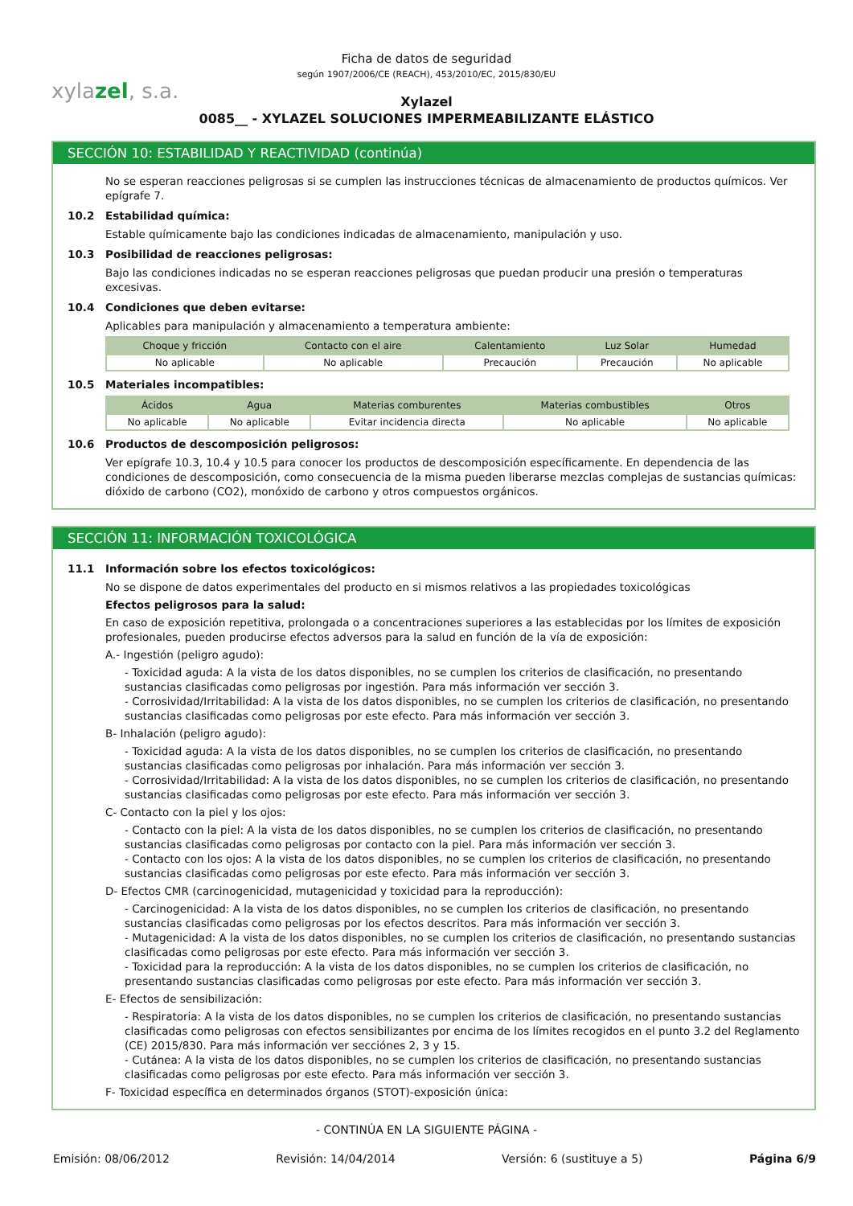Ficha de datos de seguridad
según 1907/2006/CE (REACH), 453/2010/EC, 2015/830/EU
xylazel, s.a.
Xylazel
0085__ - XYLAZEL SOLUCIONES IMPERMEABILIZANTE ELÁSTICO
SECCIÓN 10: ESTABILIDAD Y REACTIVIDAD (continúa)
No se esperan reacciones peligrosas si se cumplen las instrucciones técnicas de almacenamiento de productos químicos. Ver epígrafe 7.
10.2 Estabilidad química:
Estable químicamente bajo las condiciones indicadas de almacenamiento, manipulación y uso.
10.3 Posibilidad de reacciones peligrosas:
Bajo las condiciones indicadas no se esperan reacciones peligrosas que puedan producir una presión o temperaturas excesivas.
10.4 Condiciones que deben evitarse:
Aplicables para manipulación y almacenamiento a temperatura ambiente:
| Choque y fricción | Contacto con el aire | Calentamiento | Luz Solar | Humedad |
| --- | --- | --- | --- | --- |
| No aplicable | No aplicable | Precaución | Precaución | No aplicable |
10.5 Materiales incompatibles:
| Ácidos | Agua | Materias comburentes | Materias combustibles | Otros |
| --- | --- | --- | --- | --- |
| No aplicable | No aplicable | Evitar incidencia directa | No aplicable | No aplicable |
10.6 Productos de descomposición peligrosos:
Ver epígrafe 10.3, 10.4 y 10.5 para conocer los productos de descomposición específicamente. En dependencia de las condiciones de descomposición, como consecuencia de la misma pueden liberarse mezclas complejas de sustancias químicas: dióxido de carbono (CO2), monóxido de carbono y otros compuestos orgánicos.
SECCIÓN 11: INFORMACIÓN TOXICOLÓGICA
11.1 Información sobre los efectos toxicológicos:
No se dispone de datos experimentales del producto en si mismos relativos a las propiedades toxicológicas
Efectos peligrosos para la salud:
En caso de exposición repetitiva, prolongada o a concentraciones superiores a las establecidas por los límites de exposición profesionales, pueden producirse efectos adversos para la salud en función de la vía de exposición:
A.- Ingestión (peligro agudo):
- Toxicidad aguda: A la vista de los datos disponibles, no se cumplen los criterios de clasificación, no presentando sustancias clasificadas como peligrosas por ingestión. Para más información ver sección 3.
- Corrosividad/Irritabilidad: A la vista de los datos disponibles, no se cumplen los criterios de clasificación, no presentando sustancias clasificadas como peligrosas por este efecto. Para más información ver sección 3.
B- Inhalación (peligro agudo):
- Toxicidad aguda: A la vista de los datos disponibles, no se cumplen los criterios de clasificación, no presentando sustancias clasificadas como peligrosas por inhalación. Para más información ver sección 3.
- Corrosividad/Irritabilidad: A la vista de los datos disponibles, no se cumplen los criterios de clasificación, no presentando sustancias clasificadas como peligrosas por este efecto. Para más información ver sección 3.
C- Contacto con la piel y los ojos:
- Contacto con la piel: A la vista de los datos disponibles, no se cumplen los criterios de clasificación, no presentando sustancias clasificadas como peligrosas por contacto con la piel. Para más información ver sección 3.
- Contacto con los ojos: A la vista de los datos disponibles, no se cumplen los criterios de clasificación, no presentando sustancias clasificadas como peligrosas por este efecto. Para más información ver sección 3.
D- Efectos CMR (carcinogenicidad, mutagenicidad y toxicidad para la reproducción):
- Carcinogenicidad: A la vista de los datos disponibles, no se cumplen los criterios de clasificación, no presentando sustancias clasificadas como peligrosas por los efectos descritos. Para más información ver sección 3.
- Mutagenicidad: A la vista de los datos disponibles, no se cumplen los criterios de clasificación, no presentando sustancias clasificadas como peligrosas por este efecto. Para más información ver sección 3.
- Toxicidad para la reproducción: A la vista de los datos disponibles, no se cumplen los criterios de clasificación, no presentando sustancias clasificadas como peligrosas por este efecto. Para más información ver sección 3.
E- Efectos de sensibilización:
- Respiratoria: A la vista de los datos disponibles, no se cumplen los criterios de clasificación, no presentando sustancias clasificadas como peligrosas con efectos sensibilizantes por encima de los límites recogidos en el punto 3.2 del Reglamento (CE) 2015/830. Para más información ver secciónes 2, 3 y 15.
- Cutánea: A la vista de los datos disponibles, no se cumplen los criterios de clasificación, no presentando sustancias clasificadas como peligrosas por este efecto. Para más información ver sección 3.
F- Toxicidad específica en determinados órganos (STOT)-exposición única:
- CONTINÚA EN LA SIGUIENTE PÁGINA -
Emisión: 08/06/2012 Revisión: 14/04/2014 Versión: 6 (sustituye a 5) Página 6/9